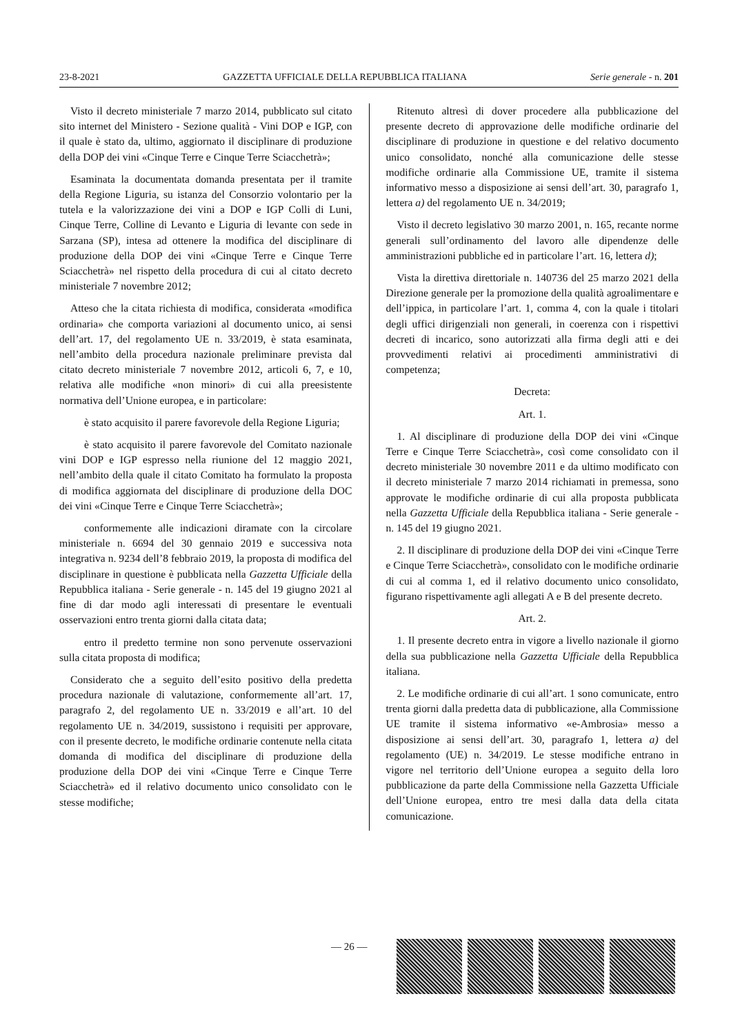23-8-2021 GAZZETTA UFFICIALE DELLA REPUBBLICA ITALIANA Serie generale - n. 201
Visto il decreto ministeriale 7 marzo 2014, pubblicato sul citato sito internet del Ministero - Sezione qualità - Vini DOP e IGP, con il quale è stato da, ultimo, aggiornato il disciplinare di produzione della DOP dei vini «Cinque Terre e Cinque Terre Sciacchetrà»;
Esaminata la documentata domanda presentata per il tramite della Regione Liguria, su istanza del Consorzio volontario per la tutela e la valorizzazione dei vini a DOP e IGP Colli di Luni, Cinque Terre, Colline di Levanto e Liguria di levante con sede in Sarzana (SP), intesa ad ottenere la modifica del disciplinare di produzione della DOP dei vini «Cinque Terre e Cinque Terre Sciacchetrà» nel rispetto della procedura di cui al citato decreto ministeriale 7 novembre 2012;
Atteso che la citata richiesta di modifica, considerata «modifica ordinaria» che comporta variazioni al documento unico, ai sensi dell’art. 17, del regolamento UE n. 33/2019, è stata esaminata, nell’ambito della procedura nazionale preliminare prevista dal citato decreto ministeriale 7 novembre 2012, articoli 6, 7, e 10, relativa alle modifiche «non minori» di cui alla preesistente normativa dell’Unione europea, e in particolare:
è stato acquisito il parere favorevole della Regione Liguria;
è stato acquisito il parere favorevole del Comitato nazionale vini DOP e IGP espresso nella riunione del 12 maggio 2021, nell’ambito della quale il citato Comitato ha formulato la proposta di modifica aggiornata del disciplinare di produzione della DOC dei vini «Cinque Terre e Cinque Terre Sciacchetrà»;
conformemente alle indicazioni diramate con la circolare ministeriale n. 6694 del 30 gennaio 2019 e successiva nota integrativa n. 9234 dell’8 febbraio 2019, la proposta di modifica del disciplinare in questione è pubblicata nella Gazzetta Ufficiale della Repubblica italiana - Serie generale - n. 145 del 19 giugno 2021 al fine di dar modo agli interessati di presentare le eventuali osservazioni entro trenta giorni dalla citata data;
entro il predetto termine non sono pervenute osservazioni sulla citata proposta di modifica;
Considerato che a seguito dell’esito positivo della predetta procedura nazionale di valutazione, conformemente all’art. 17, paragrafo 2, del regolamento UE n. 33/2019 e all’art. 10 del regolamento UE n. 34/2019, sussistono i requisiti per approvare, con il presente decreto, le modifiche ordinarie contenute nella citata domanda di modifica del disciplinare di produzione della produzione della DOP dei vini «Cinque Terre e Cinque Terre Sciacchetrà» ed il relativo documento unico consolidato con le stesse modifiche;
Ritenuto altresì di dover procedere alla pubblicazione del presente decreto di approvazione delle modifiche ordinarie del disciplinare di produzione in questione e del relativo documento unico consolidato, nonché alla comunicazione delle stesse modifiche ordinarie alla Commissione UE, tramite il sistema informativo messo a disposizione ai sensi dell’art. 30, paragrafo 1, lettera a) del regolamento UE n. 34/2019;
Visto il decreto legislativo 30 marzo 2001, n. 165, recante norme generali sull’ordinamento del lavoro alle dipendenze delle amministrazioni pubbliche ed in particolare l’art. 16, lettera d);
Vista la direttiva direttoriale n. 140736 del 25 marzo 2021 della Direzione generale per la promozione della qualità agroalimentare e dell’ippica, in particolare l’art. 1, comma 4, con la quale i titolari degli uffici dirigenziali non generali, in coerenza con i rispettivi decreti di incarico, sono autorizzati alla firma degli atti e dei provvedimenti relativi ai procedimenti amministrativi di competenza;
Decreta:
Art. 1.
1. Al disciplinare di produzione della DOP dei vini «Cinque Terre e Cinque Terre Sciacchetrà», così come consolidato con il decreto ministeriale 30 novembre 2011 e da ultimo modificato con il decreto ministeriale 7 marzo 2014 richiamati in premessa, sono approvate le modifiche ordinarie di cui alla proposta pubblicata nella Gazzetta Ufficiale della Repubblica italiana - Serie generale - n. 145 del 19 giugno 2021.
2. Il disciplinare di produzione della DOP dei vini «Cinque Terre e Cinque Terre Sciacchetrà», consolidato con le modifiche ordinarie di cui al comma 1, ed il relativo documento unico consolidato, figurano rispettivamente agli allegati A e B del presente decreto.
Art. 2.
1. Il presente decreto entra in vigore a livello nazionale il giorno della sua pubblicazione nella Gazzetta Ufficiale della Repubblica italiana.
2. Le modifiche ordinarie di cui all’art. 1 sono comunicate, entro trenta giorni dalla predetta data di pubblicazione, alla Commissione UE tramite il sistema informativo «e-Ambrosia» messo a disposizione ai sensi dell’art. 30, paragrafo 1, lettera a) del regolamento (UE) n. 34/2019. Le stesse modifiche entrano in vigore nel territorio dell’Unione europea a seguito della loro pubblicazione da parte della Commissione nella Gazzetta Ufficiale dell’Unione europea, entro tre mesi dalla data della citata comunicazione.
— 26 —